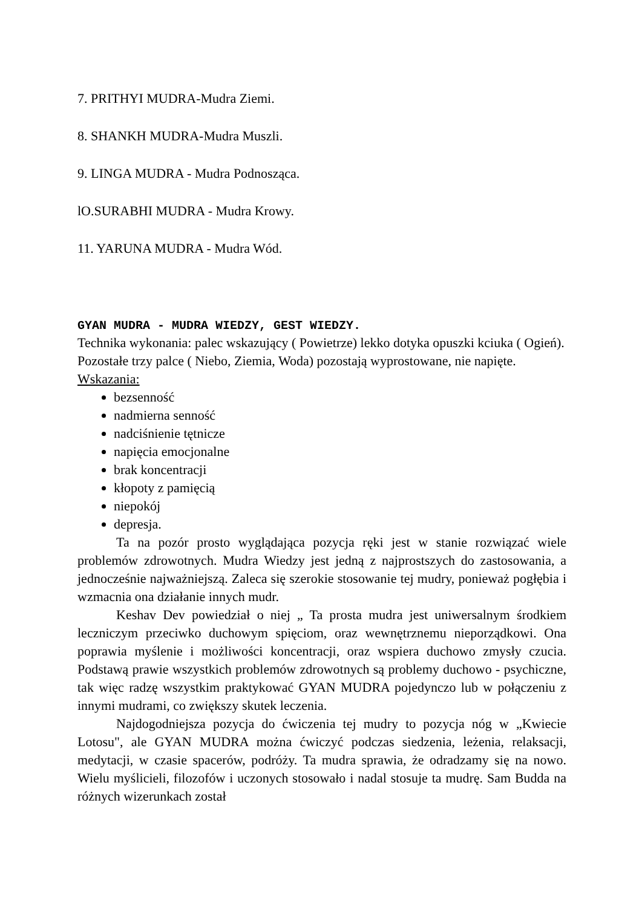7. PRITHYI MUDRA-Mudra Ziemi.
8. SHANKH MUDRA-Mudra Muszli.
9. LINGA MUDRA - Mudra Podnosząca.
lO.SURABHI MUDRA - Mudra Krowy.
11. YARUNA MUDRA - Mudra Wód.
GYAN MUDRA - MUDRA WIEDZY, GEST WIEDZY.
Technika wykonania: palec wskazujący ( Powietrze) lekko dotyka opuszki kciuka ( Ogień). Pozostałe trzy palce ( Niebo, Ziemia, Woda) pozostają wyprostowane, nie napięte. Wskazania:
bezsenność
nadmierna senność
nadciśnienie tętnicze
napięcia emocjonalne
brak koncentracji
kłopoty z pamięcią
niepokój
depresja.
Ta na pozór prosto wyglądająca pozycja ręki jest w stanie rozwiązać wiele problemów zdrowotnych. Mudra Wiedzy jest jedną z najprostszych do zastosowania, a jednocześnie najważniejszą. Zaleca się szerokie stosowanie tej mudry, ponieważ pogłębia i wzmacnia ona działanie innych mudr.
Keshav Dev powiedział o niej „ Ta prosta mudra jest uniwersalnym środkiem leczniczym przeciwko duchowym spięciom, oraz wewnętrznemu nieporządkowi. Ona poprawia myślenie i możliwości koncentracji, oraz wspiera duchowo zmysły czucia. Podstawą prawie wszystkich problemów zdrowotnych są problemy duchowo - psychiczne, tak więc radzę wszystkim praktykować GYAN MUDRA pojedynczo lub w połączeniu z innymi mudrami, co zwiększy skutek leczenia.
Najdogodniejsza pozycja do ćwiczenia tej mudry to pozycja nóg w „Kwiecie Lotosu", ale GYAN MUDRA można ćwiczyć podczas siedzenia, leżenia, relaksacji, medytacji, w czasie spacerów, podróży. Ta mudra sprawia, że odradzamy się na nowo. Wielu myślicieli, filozofów i uczonych stosowało i nadal stosuje ta mudrę. Sam Budda na różnych wizerunkach został